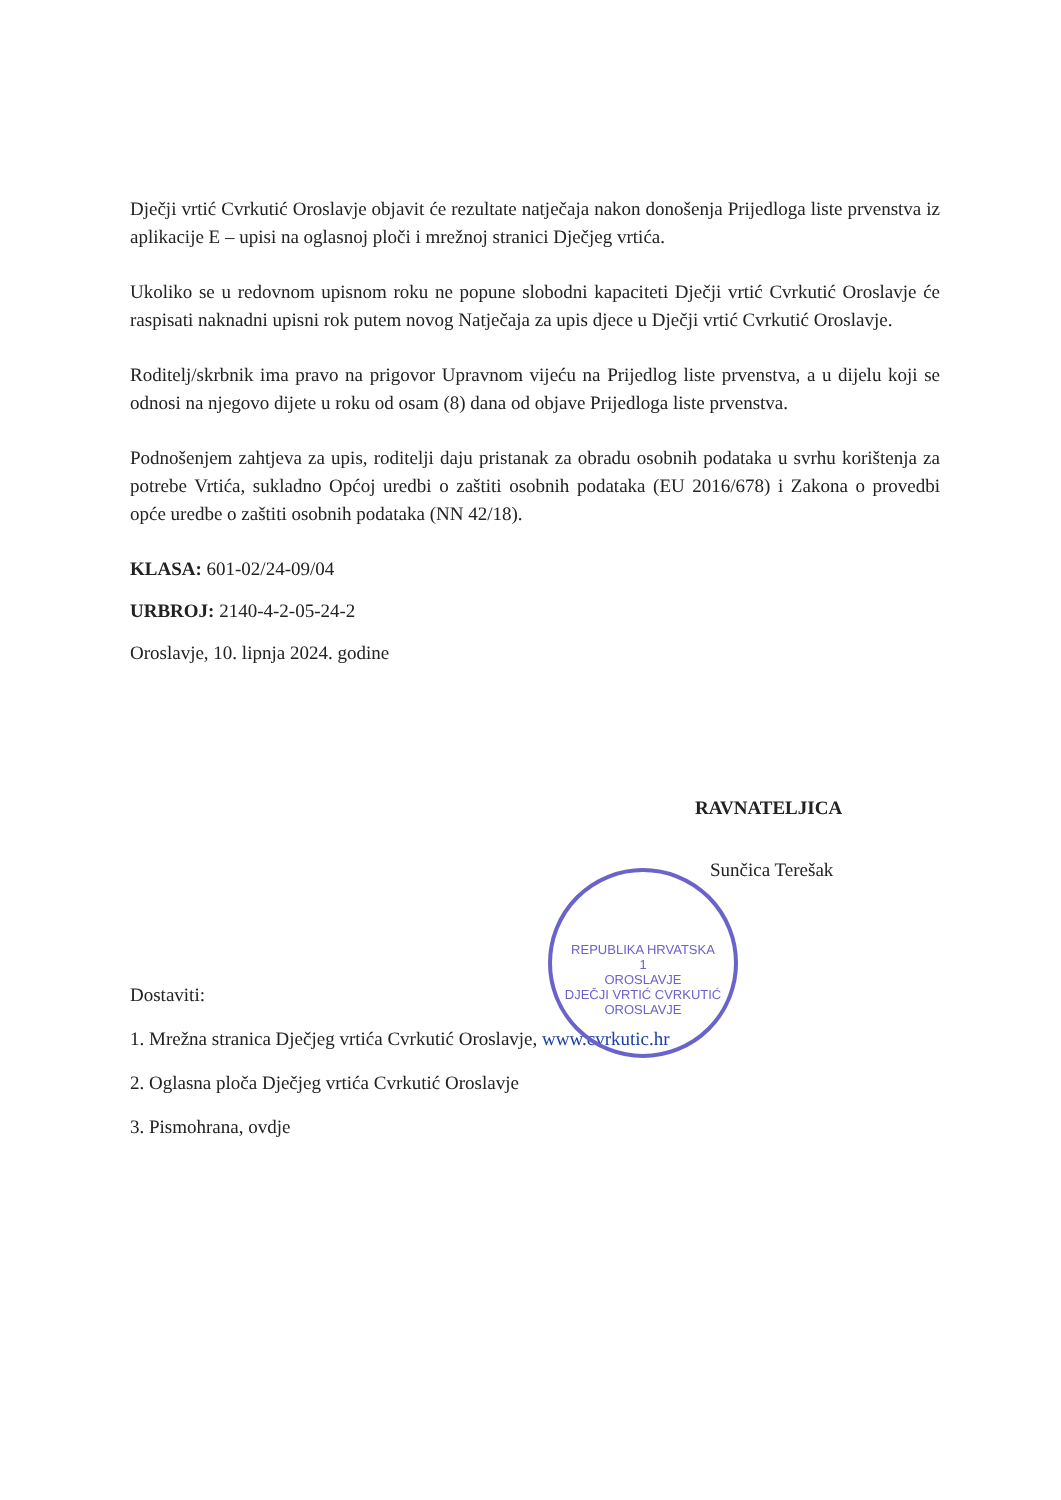Dječji vrtić Cvrkutić Oroslavje objavit će rezultate natječaja nakon donošenja Prijedloga liste prvenstva iz aplikacije E – upisi na oglasnoj ploči i mrežnoj stranici Dječjeg vrtića.
Ukoliko se u redovnom upisnom roku ne popune slobodni kapaciteti Dječji vrtić Cvrkutić Oroslavje će raspisati naknadni upisni rok putem novog Natječaja za upis djece u Dječji vrtić Cvrkutić Oroslavje.
Roditelj/skrbnik ima pravo na prigovor Upravnom vijeću na Prijedlog liste prvenstva, a u dijelu koji se odnosi na njegovo dijete u roku od osam (8) dana od objave Prijedloga liste prvenstva.
Podnošenjem zahtjeva za upis, roditelji daju pristanak za obradu osobnih podataka u svrhu korištenja za potrebe Vrtića, sukladno Općoj uredbi o zaštiti osobnih podataka (EU 2016/678) i Zakona o provedbi opće uredbe o zaštiti osobnih podataka (NN 42/18).
KLASA: 601-02/24-09/04
URBROJ: 2140-4-2-05-24-2
Oroslavje, 10. lipnja 2024. godine
RAVNATELJICA
Sunčica Terešak
Dostaviti:
1. Mrežna stranica Dječjeg vrtića Cvrkutić Oroslavje, www.cvrkutic.hr
2. Oglasna ploča Dječjeg vrtića Cvrkutić Oroslavje
3. Pismohrana, ovdje
REPUBLIKA HRVATSKA
1
OROSLAVJE
DJEČJI VRTIĆ CVRKUTIĆ OROSLAVJE